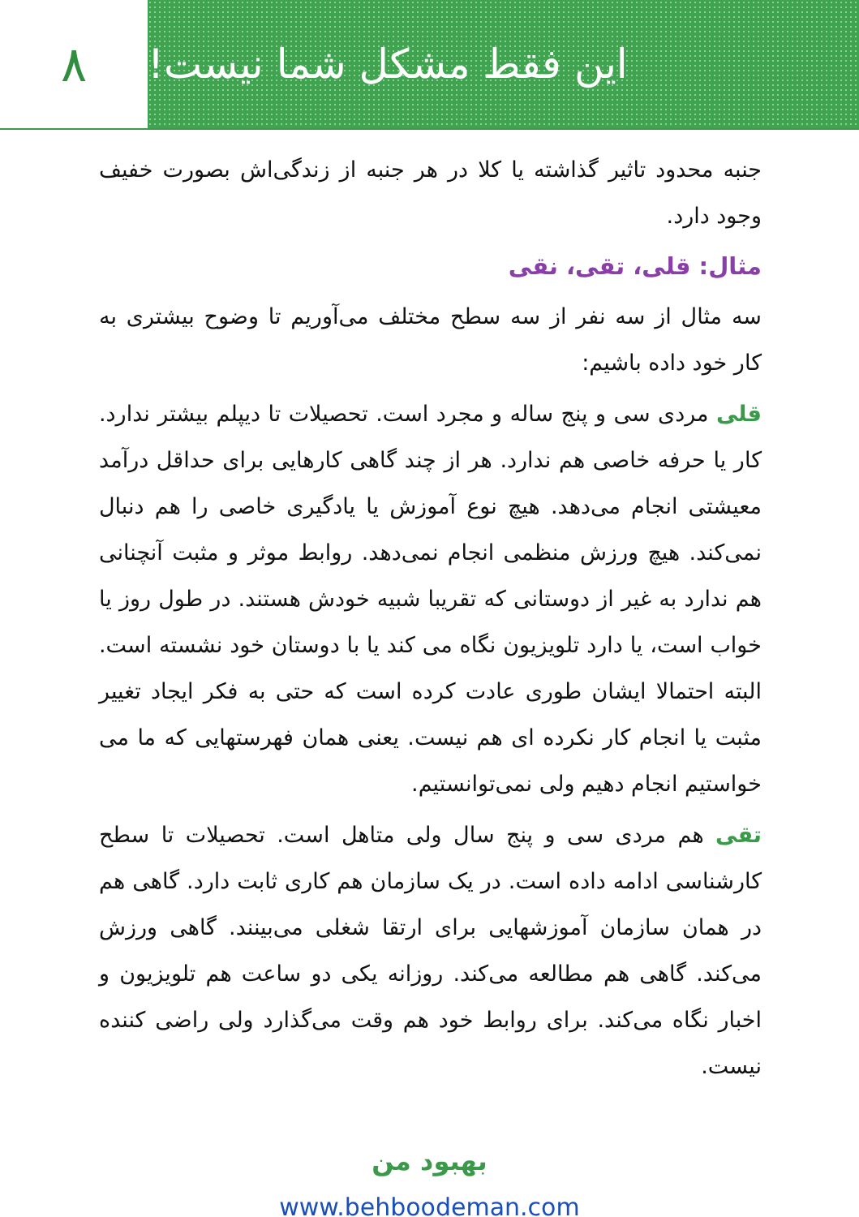۸
این فقط مشکل شما نیست!
جنبه محدود تاثیر گذاشته یا کلا در هر جنبه از زندگی‌اش بصورت خفیف وجود دارد.
مثال: قلی، تقی، نقی
سه مثال از سه نفر از سه سطح مختلف می‌آوریم تا وضوح بیشتری به کار خود داده باشیم:
قلی مردی سی و پنج ساله و مجرد است. تحصیلات تا دیپلم بیشتر ندارد. کار یا حرفه خاصی هم ندارد. هر از چند گاهی کارهایی برای حداقل درآمد معیشتی انجام می‌دهد. هیچ نوع آموزش یا یادگیری خاصی را هم دنبال نمی‌کند. هیچ ورزش منظمی انجام نمی‌دهد. روابط موثر و مثبت آنچنانی هم ندارد به غیر از دوستانی که تقریبا شبیه خودش هستند. در طول روز یا خواب است، یا دارد تلویزیون نگاه می کند یا با دوستان خود نشسته است. البته احتمالا ایشان طوری عادت کرده است که حتی به فکر ایجاد تغییر مثبت یا انجام کار نکرده ای هم نیست. یعنی همان فهرستهایی که ما می خواستیم انجام دهیم ولی نمی‌توانستیم.
تقی هم مردی سی و پنج سال ولی متاهل است. تحصیلات تا سطح کارشناسی ادامه داده است. در یک سازمان هم کاری ثابت دارد. گاهی هم در همان سازمان آموزشهایی برای ارتقا شغلی می‌بینند. گاهی ورزش می‌کند. گاهی هم مطالعه می‌کند. روزانه یکی دو ساعت هم تلویزیون و اخبار نگاه می‌کند. برای روابط خود هم وقت می‌گذارد ولی راضی کننده نیست.
بهبود من
www.behboodeman.com